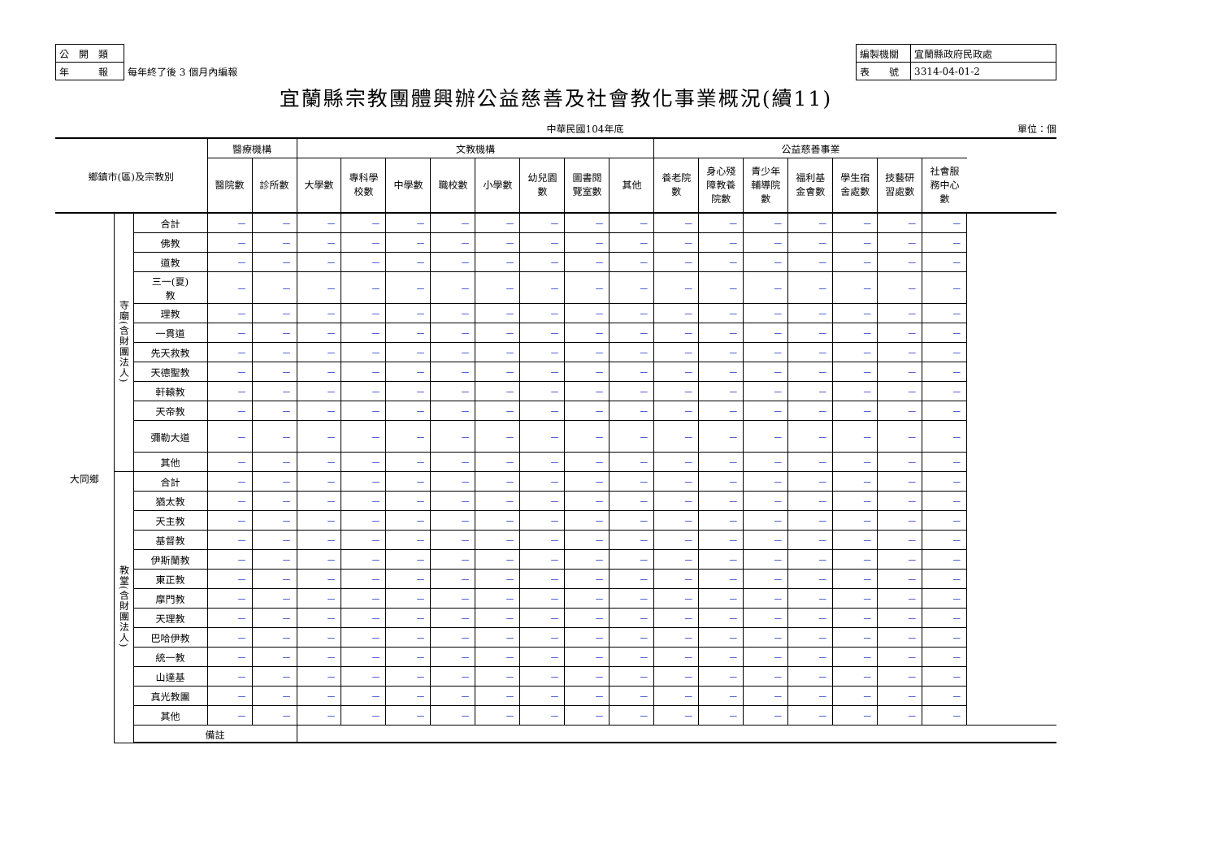| 公 開 類 | |
| 年 報 | 每年終了後 3 個月內編報 |
| 編製機關 | 宜蘭縣政府民政處 |
| 表 號 | 3314-04-01-2 |
宜蘭縣宗教團體興辦公益慈善及社會教化事業概況(續11)
中華民國104年底 單位：個
| 鄉鎮市(區)及宗教別 | | | 醫療機構 | | 文教機構 | | | | | | | | 公益慈善事業 | | | | | | |
| --- | --- | --- | --- | --- | --- | --- | --- | --- | --- | --- | --- | --- | --- | --- | --- | --- | --- | --- | --- |
| | | | 醫院數 | 診所數 | 大學數 | 專科學 校數 | 中學數 | 職校數 | 小學數 | 幼兒園 數 | 圖書閱 覽室數 | 其他 | 養老院 數 | 身心殘 障教養 院數 | 青少年 輔導院 數 | 福利基 金會數 | 學生宿 舍處數 | 技藝研 習處數 | 社會服 務中心 數 |
| 大同鄉 | 寺廟(含財團法人) | 合計 | － | － | － | － | － | － | － | － | － | － | － | － | － | － | － | － | － |
| | | 佛教 | － | － | － | － | － | － | － | － | － | － | － | － | － | － | － | － | － |
| | | 道教 | － | － | － | － | － | － | － | － | － | － | － | － | － | － | － | － | － |
| | | 三一(夏) 教 | － | － | － | － | － | － | － | － | － | － | － | － | － | － | － | － | － |
| | | 理教 | － | － | － | － | － | － | － | － | － | － | － | － | － | － | － | － | － |
| | | 一貫道 | － | － | － | － | － | － | － | － | － | － | － | － | － | － | － | － | － |
| | | 先天救教 | － | － | － | － | － | － | － | － | － | － | － | － | － | － | － | － | － |
| | | 天德聖教 | － | － | － | － | － | － | － | － | － | － | － | － | － | － | － | － | － |
| | | 軒轅教 | － | － | － | － | － | － | － | － | － | － | － | － | － | － | － | － | － |
| | | 天帝教 | － | － | － | － | － | － | － | － | － | － | － | － | － | － | － | － | － |
| | | 彌勒大道 | － | － | － | － | － | － | － | － | － | － | － | － | － | － | － | － | － |
| | | 其他 | － | － | － | － | － | － | － | － | － | － | － | － | － | － | － | － | － |
| | 教堂(含財團法人) | 合計 | － | － | － | － | － | － | － | － | － | － | － | － | － | － | － | － | － |
| | | 猶太教 | － | － | － | － | － | － | － | － | － | － | － | － | － | － | － | － | － |
| | | 天主教 | － | － | － | － | － | － | － | － | － | － | － | － | － | － | － | － | － |
| | | 基督教 | － | － | － | － | － | － | － | － | － | － | － | － | － | － | － | － | － |
| | | 伊斯蘭教 | － | － | － | － | － | － | － | － | － | － | － | － | － | － | － | － | － |
| | | 東正教 | － | － | － | － | － | － | － | － | － | － | － | － | － | － | － | － | － |
| | | 摩門教 | － | － | － | － | － | － | － | － | － | － | － | － | － | － | － | － | － |
| | | 天理教 | － | － | － | － | － | － | － | － | － | － | － | － | － | － | － | － | － |
| | | 巴哈伊教 | － | － | － | － | － | － | － | － | － | － | － | － | － | － | － | － | － |
| | | 統一教 | － | － | － | － | － | － | － | － | － | － | － | － | － | － | － | － | － |
| | | 山達基 | － | － | － | － | － | － | － | － | － | － | － | － | － | － | － | － | － |
| | | 真光教團 | － | － | － | － | － | － | － | － | － | － | － | － | － | － | － | － | － |
| | | 其他 | － | － | － | － | － | － | － | － | － | － | － | － | － | － | － | － | － |
| | | 備註 | | | | | | | | | | | | | | | | | |